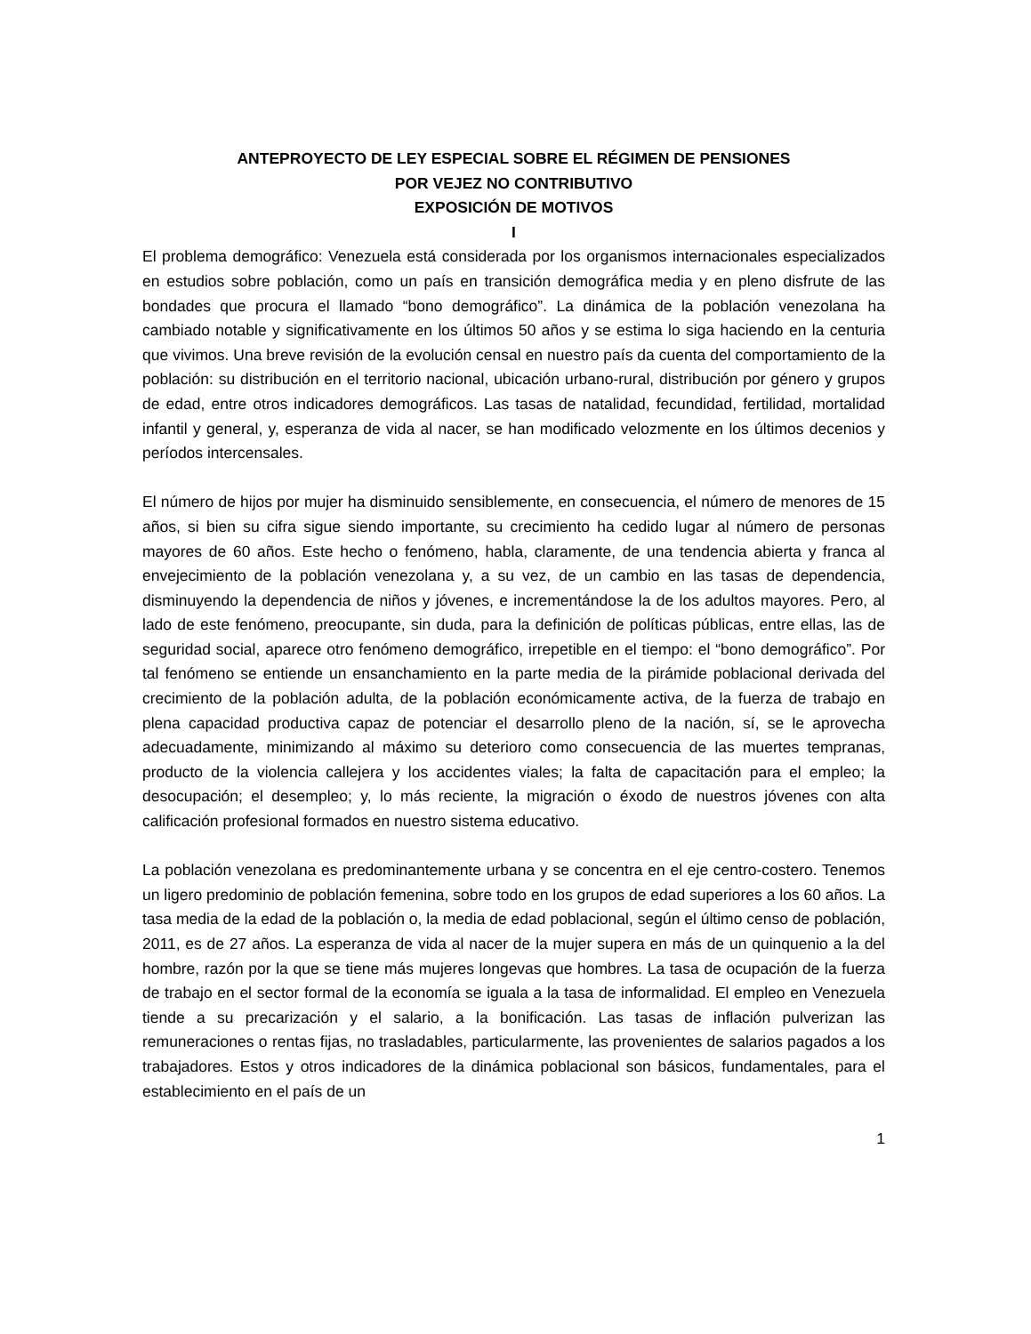ANTEPROYECTO DE LEY ESPECIAL SOBRE EL RÉGIMEN DE PENSIONES
POR VEJEZ NO CONTRIBUTIVO
EXPOSICIÓN DE MOTIVOS
I
El problema demográfico: Venezuela está considerada por los organismos internacionales especializados en estudios sobre población, como un país en transición demográfica media y en pleno disfrute de las bondades que procura el llamado “bono demográfico”. La dinámica de la población venezolana ha cambiado notable y significativamente en los últimos 50 años y se estima lo siga haciendo en la centuria que vivimos. Una breve revisión de la evolución censal en nuestro país da cuenta del comportamiento de la población: su distribución en el territorio nacional, ubicación urbano-rural, distribución por género y grupos de edad, entre otros indicadores demográficos. Las tasas de natalidad, fecundidad, fertilidad, mortalidad infantil y general, y, esperanza de vida al nacer, se han modificado velozmente en los últimos decenios y períodos intercensales.
El número de hijos por mujer ha disminuido sensiblemente, en consecuencia, el número de menores de 15 años, si bien su cifra sigue siendo importante, su crecimiento ha cedido lugar al número de personas mayores de 60 años. Este hecho o fenómeno, habla, claramente, de una tendencia abierta y franca al envejecimiento de la población venezolana y, a su vez, de un cambio en las tasas de dependencia, disminuyendo la dependencia de niños y jóvenes, e incrementándose la de los adultos mayores. Pero, al lado de este fenómeno, preocupante, sin duda, para la definición de políticas públicas, entre ellas, las de seguridad social, aparece otro fenómeno demográfico, irrepetible en el tiempo: el “bono demográfico”. Por tal fenómeno se entiende un ensanchamiento en la parte media de la pirámide poblacional derivada del crecimiento de la población adulta, de la población económicamente activa, de la fuerza de trabajo en plena capacidad productiva capaz de potenciar el desarrollo pleno de la nación, sí, se le aprovecha adecuadamente, minimizando al máximo su deterioro como consecuencia de las muertes tempranas, producto de la violencia callejera y los accidentes viales; la falta de capacitación para el empleo; la desocupación; el desempleo; y, lo más reciente, la migración o éxodo de nuestros jóvenes con alta calificación profesional formados en nuestro sistema educativo.
La población venezolana es predominantemente urbana y se concentra en el eje centro-costero. Tenemos un ligero predominio de población femenina, sobre todo en los grupos de edad superiores a los 60 años. La tasa media de la edad de la población o, la media de edad poblacional, según el último censo de población, 2011, es de 27 años. La esperanza de vida al nacer de la mujer supera en más de un quinquenio a la del hombre, razón por la que se tiene más mujeres longevas que hombres. La tasa de ocupación de la fuerza de trabajo en el sector formal de la economía se iguala a la tasa de informalidad. El empleo en Venezuela tiende a su precarización y el salario, a la bonificación. Las tasas de inflación pulverizan las remuneraciones o rentas fijas, no trasladables, particularmente, las provenientes de salarios pagados a los trabajadores. Estos y otros indicadores de la dinámica poblacional son básicos, fundamentales, para el establecimiento en el país de un
1